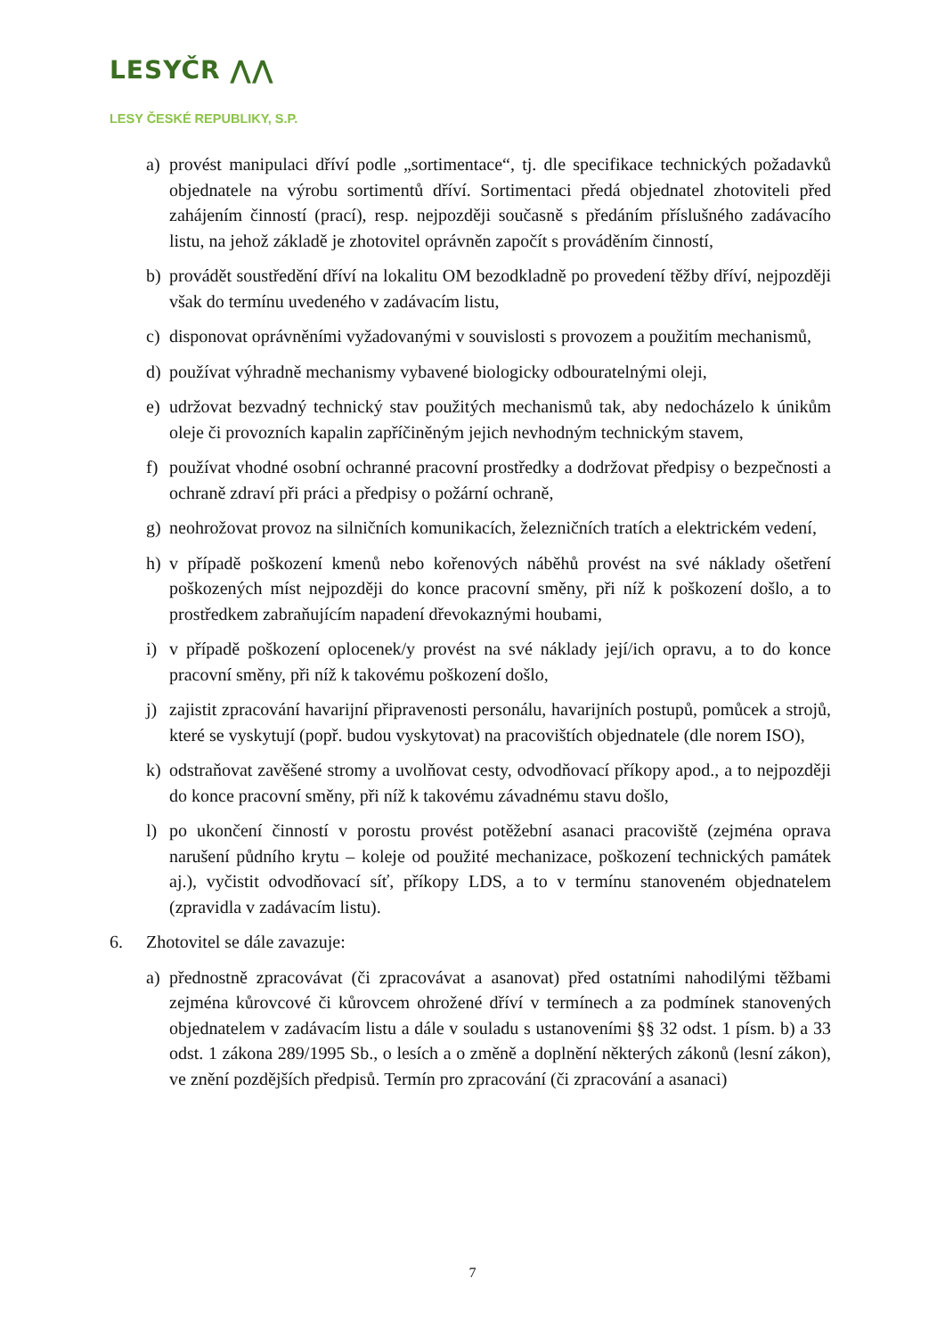LESYČR ⋀⋀
LESY ČESKÉ REPUBLIKY, S.P.
a) provést manipulaci dříví podle „sortimentace“, tj. dle specifikace technických požadavků objednatele na výrobu sortimentů dříví. Sortimentaci předá objednatel zhotoviteli před zahájením činností (prací), resp. nejpozději současně s předáním příslušného zadávacího listu, na jehož základě je zhotovitel oprávněn započít s prováděním činností,
b) provádět soustředění dříví na lokalitu OM bezodkladně po provedení těžby dříví, nejpozději však do termínu uvedeného v zadávacím listu,
c) disponovat oprávněními vyžadovanými v souvislosti s provozem a použitím mechanismů,
d) používat výhradně mechanismy vybavené biologicky odbouratelnými oleji,
e) udržovat bezvadný technický stav použitých mechanismů tak, aby nedocházelo k únikům oleje či provozních kapalin zapříčiněným jejich nevhodným technickým stavem,
f) používat vhodné osobní ochranné pracovní prostředky a dodržovat předpisy o bezpečnosti a ochraně zdraví při práci a předpisy o požární ochraně,
g) neohrožovat provoz na silničních komunikacích, železničních tratích a elektrickém vedení,
h) v případě poškození kmenů nebo kořenových náběhů provést na své náklady ošetření poškozených míst nejpozději do konce pracovní směny, při níž k poškození došlo, a to prostředkem zabraňujícím napadení dřevokaznými houbami,
i) v případě poškození oplocenek/y provést na své náklady její/ich opravu, a to do konce pracovní směny, při níž k takovému poškození došlo,
j) zajistit zpracování havarijní připravenosti personálu, havarijních postupů, pomůcek a strojů, které se vyskytují (popř. budou vyskytovat) na pracovištích objednatele (dle norem ISO),
k) odstraňovat zavěšené stromy a uvolňovat cesty, odvodňovací příkopy apod., a to nejpozději do konce pracovní směny, při níž k takovému závadnému stavu došlo,
l) po ukončení činností v porostu provést potěžební asanaci pracoviště (zejména oprava narušení půdního krytu – koleje od použité mechanizace, poškození technických památek aj.), vyčistit odvodňovací síť, příkopy LDS, a to v termínu stanoveném objednatelem (zpravidla v zadávacím listu).
6. Zhotovitel se dále zavazuje:
a) přednostně zpracovávat (či zpracovávat a asanovat) před ostatními nahodilými těžbami zejména kůrovcové či kůrovcem ohrožené dříví v termínech a za podmínek stanovených objednatelem v zadávacím listu a dále v souladu s ustanoveními §§ 32 odst. 1 písm. b) a 33 odst. 1 zákona 289/1995 Sb., o lesích a o změně a doplnění některých zákonů (lesní zákon), ve znění pozdějších předpisů. Termín pro zpracování (či zpracování a asanaci)
7